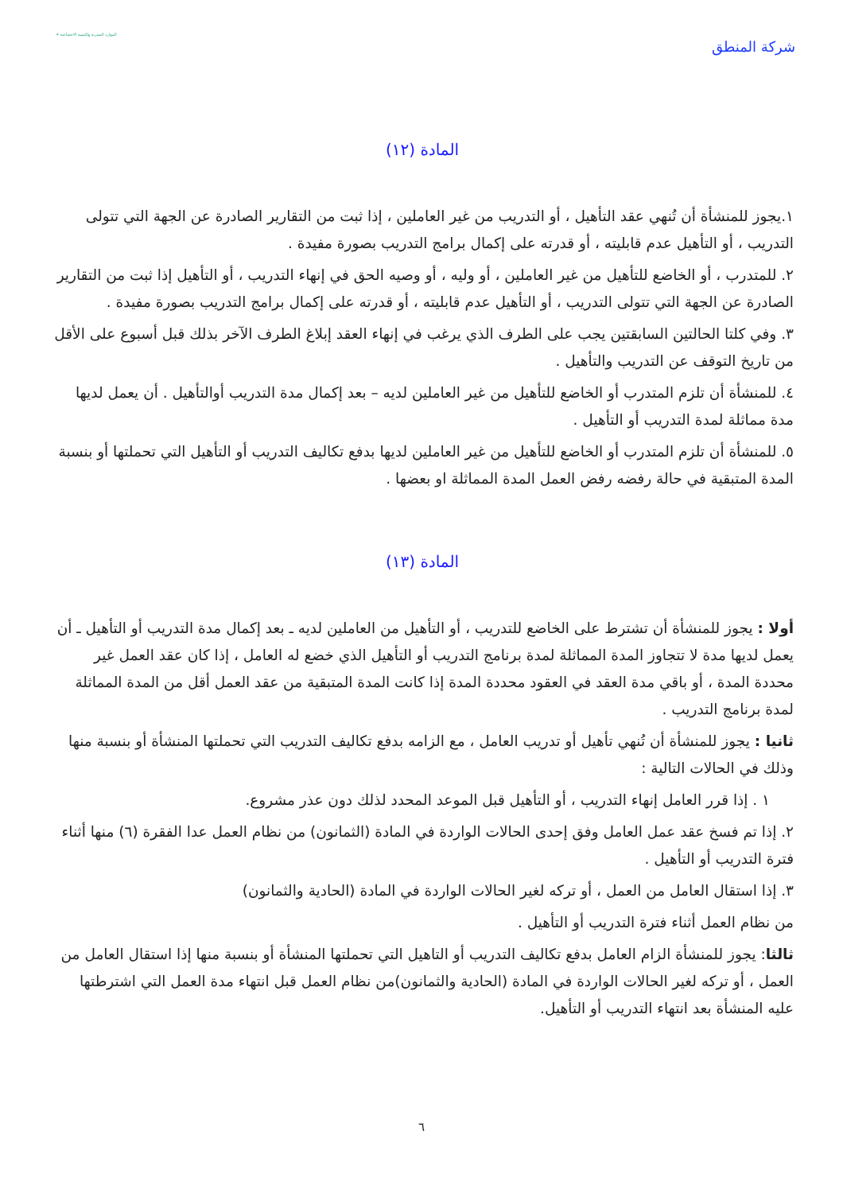شركة المنطق
الموارد البشرية والتنمية الاجتماعية ✳
المادة (١٢)
١.يجوز للمنشأة أن تُنهي عقد التأهيل ، أو التدريب من غير العاملين ، إذا ثبت من التقارير الصادرة عن الجهة التي تتولى التدريب ، أو التأهيل عدم قابليته ، أو قدرته على إكمال برامج التدريب بصورة مفيدة .
٢. للمتدرب ، أو الخاضع للتأهيل من غير العاملين ، أو وليه ، أو وصيه الحق في إنهاء التدريب ، أو التأهيل إذا ثبت من التقارير الصادرة عن الجهة التي تتولى التدريب ، أو التأهيل عدم قابليته ، أو قدرته على إكمال برامج التدريب بصورة مفيدة .
٣. وفي كلتا الحالتين السابقتين يجب على الطرف الذي يرغب في إنهاء العقد إبلاغ الطرف الآخر بذلك قبل أسبوع على الأقل من تاريخ التوقف عن التدريب والتأهيل .
٤. للمنشأة أن تلزم المتدرب أو الخاضع للتأهيل من غير العاملين لديه – بعد إكمال مدة التدريب أوالتأهيل . أن يعمل لديها مدة مماثلة لمدة التدريب أو التأهيل .
٥. للمنشأة أن تلزم المتدرب أو الخاضع للتأهيل من غير العاملين لديها بدفع تكاليف التدريب أو التأهيل التي تحملتها أو بنسبة المدة المتبقية في حالة رفضه رفض العمل المدة المماثلة او بعضها .
المادة (١٣)
أولا : يجوز للمنشأة أن تشترط على الخاضع للتدريب ، أو التأهيل من العاملين لديه ـ بعد إكمال مدة التدريب أو التأهيل ـ أن يعمل لديها مدة لا تتجاوز المدة المماثلة لمدة برنامج التدريب أو التأهيل الذي خضع له العامل ، إذا كان عقد العمل غير محددة المدة ، أو باقي مدة العقد في العقود محددة المدة إذا كانت المدة المتبقية من عقد العمل أقل من المدة المماثلة لمدة برنامج التدريب .
ثانيا : يجوز للمنشأة أن تُنهي تأهيل أو تدريب العامل ، مع الزامه بدفع تكاليف التدريب التي تحملتها المنشأة أو بنسبة منها وذلك في الحالات التالية :
١ . إذا قرر العامل إنهاء التدريب ، أو التأهيل قبل الموعد المحدد لذلك دون عذر مشروع.
٢. إذا تم فسخ عقد عمل العامل وفق إحدى الحالات الواردة في المادة (الثمانون) من نظام العمل عدا الفقرة (٦) منها أثناء فترة التدريب أو التأهيل .
٣. إذا استقال العامل من العمل ، أو تركه لغير الحالات الواردة في المادة (الحادية والثمانون)
من نظام العمل أثناء فترة التدريب أو التأهيل .
ثالثا: يجوز للمنشأة الزام العامل بدفع تكاليف التدريب أو التاهيل التي تحملتها المنشأة أو بنسبة منها إذا استقال العامل من العمل ، أو تركه لغير الحالات الواردة في المادة (الحادية والثمانون)من نظام العمل قبل انتهاء مدة العمل التي اشترطتها عليه المنشأة بعد انتهاء التدريب أو التأهيل.
٦